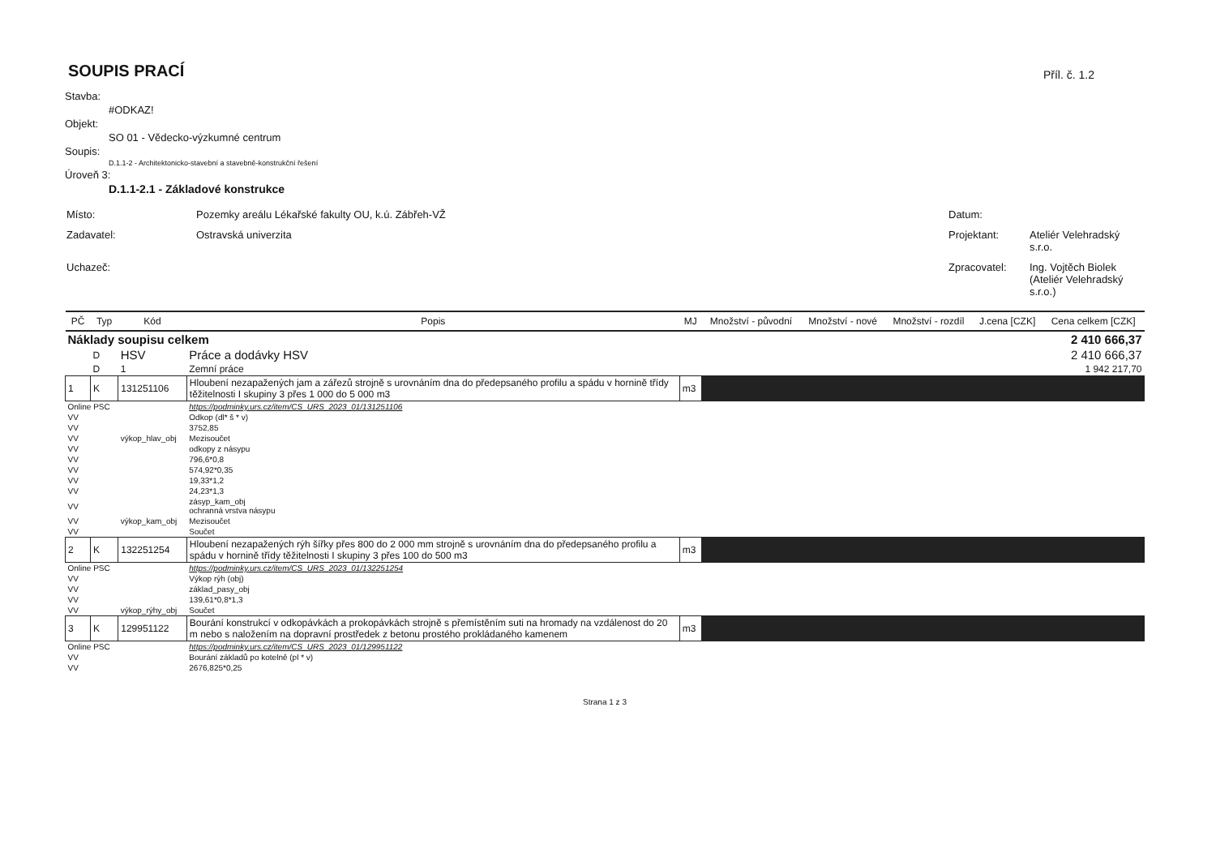SOUPIS PRACÍ
Příl. č. 1.2
Stavba:
#ODKAZ!
Objekt:
SO 01 - Vědecko-výzkumné centrum
Soupis:
D.1.1-2 - Architektonicko-stavební a stavebně-konstrukční řešení
Úroveň 3:
D.1.1-2.1 - Základové konstrukce
| Místo: | Pozemky areálu Lékařské fakulty OU, k.ú. Zábřeh-VŽ | Datum: | |
| Zadavatel: | Ostravská univerzita | Projektant: | Ateliér Velehradský s.r.o. |
| Uchazeč: | | Zpracovatel: | Ing. Vojtěch Biolek (Ateliér Velehradský s.r.o.) |
| PČ | Typ | Kód | Popis | MJ | Množství - původní | Množství - nové | Množství - rozdíl | J.cena [CZK] | Cena celkem [CZK] |
| --- | --- | --- | --- | --- | --- | --- | --- | --- | --- |
| Náklady soupisu celkem | | | | | | | | | 2 410 666,37 |
| | D | HSV | Práce a dodávky HSV | | | | | | 2 410 666,37 |
| | D | 1 | Zemní práce | | | | | | 1 942 217,70 |
| 1 | K | 131251106 | Hloubení nezapažených jam a zářezů strojně s urovnáním dna do předepsaného profilu a spádu v hornině třídy těžitelnosti I skupiny 3 přes 1 000 do 5 000 m3 | m3 | | | | | |
| Online PSC | | | https://podminky.urs.cz/item/CS_URS_2023_01/131251106 | | | | | | |
| VV | | | Odkop (dl* š * v) | | | | | | |
| VV | | | 3752,85 | | | | | | |
| VV | | výkop_hlav_obj | Mezisoučet | | | | | | |
| VV | | | odkopy z násypu | | | | | | |
| VV | | | 796,6*0,8 | | | | | | |
| VV | | | 574,92*0,35 | | | | | | |
| VV | | | 19,33*1,2 | | | | | | |
| VV | | | 24,23*1,3 | | | | | | |
| VV | | | zásyp_kam_obj ochranná vrstva násypu | | | | | | |
| VV | | výkop_kam_obj | Mezisoučet | | | | | | |
| VV | | | Součet | | | | | | |
| 2 | K | 132251254 | Hloubení nezapažených rýh šířky přes 800 do 2 000 mm strojně s urovnáním dna do předepsaného profilu a spádu v hornině třídy těžitelnosti I skupiny 3 přes 100 do 500 m3 | m3 | | | | | |
| Online PSC | | | https://podminky.urs.cz/item/CS_URS_2023_01/132251254 | | | | | | |
| VV | | | Výkop rýh (obj) | | | | | | |
| VV | | | základ_pasy_obj | | | | | | |
| VV | | | 139,61*0,8*1,3 | | | | | | |
| VV | | výkop_rýhy_obj | Součet | | | | | | |
| 3 | K | 129951122 | Bourání konstrukcí v odkopávkách a prokopávkách strojně s přemístěním suti na hromady na vzdálenost do 20 m nebo s naložením na dopravní prostředek z betonu prostého prokládaného kamenem | m3 | | | | | |
| Online PSC | | | https://podminky.urs.cz/item/CS_URS_2023_01/129951122 | | | | | | |
| VV | | | Bourání základů po kotelně (pl * v) | | | | | | |
| VV | | | 2676,825*0,25 | | | | | | |
Strana 1 z 3